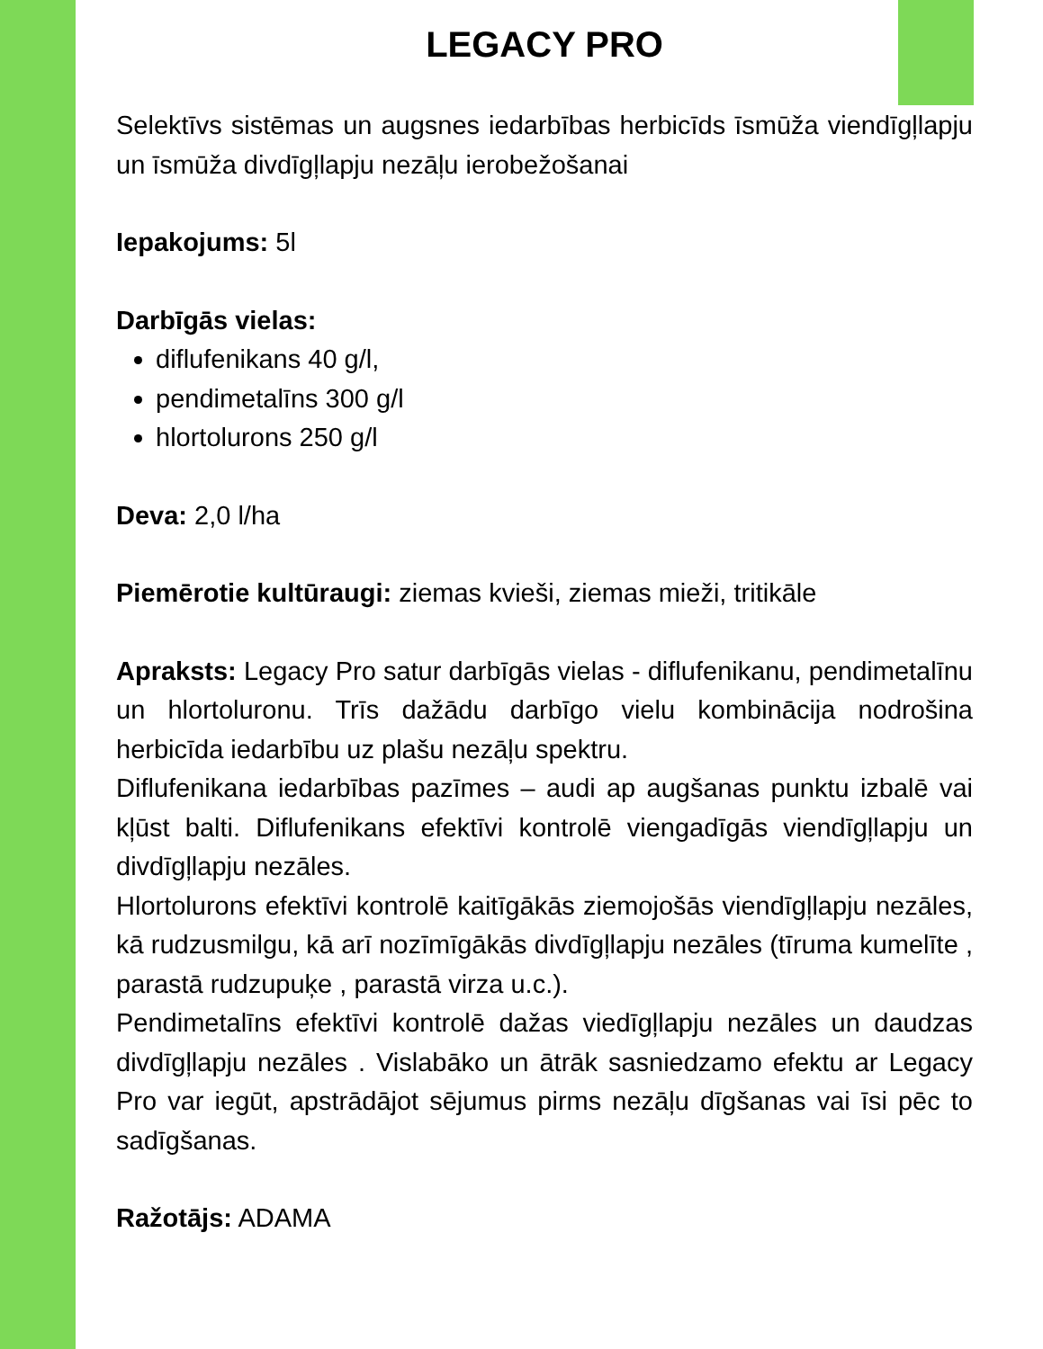LEGACY PRO
Selektīvs sistēmas un augsnes iedarbības herbicīds īsmūža viendīgļlapju un īsmūža divdīgļlapju nezāļu ierobežošanai
Iepakojums: 5l
Darbīgās vielas:
diflufenikans 40 g/l,
pendimetalīns 300 g/l
hlortolurons 250 g/l
Deva: 2,0 l/ha
Piemērotie kultūraugi: ziemas kvieši, ziemas mieži, tritikāle
Apraksts: Legacy Pro satur darbīgās vielas - diflufenikanu, pendimetalīnu un hlortoluronu. Trīs dažādu darbīgo vielu kombinācija nodrošina herbicīda iedarbību uz plašu nezāļu spektru.
Diflufenikana iedarbības pazīmes – audi ap augšanas punktu izbalē vai kļūst balti. Diflufenikans efektīvi kontrolē viengadīgās viendīgļlapju un divdīgļlapju nezāles.
Hlortolurons efektīvi kontrolē kaitīgākās ziemojošās viendīgļlapju nezāles, kā rudzusmilgu, kā arī nozīmīgākās divdīgļlapju nezāles (tīruma kumelīte , parastā rudzupuķe , parastā virza u.c.).
Pendimetalīns efektīvi kontrolē dažas viedīgļlapju nezāles un daudzas divdīgļlapju nezāles . Vislabāko un ātrāk sasniedzamo efektu ar Legacy Pro var iegūt, apstrādājot sējumus pirms nezāļu dīgšanas vai īsi pēc to sadīgšanas.
Ražotājs: ADAMA